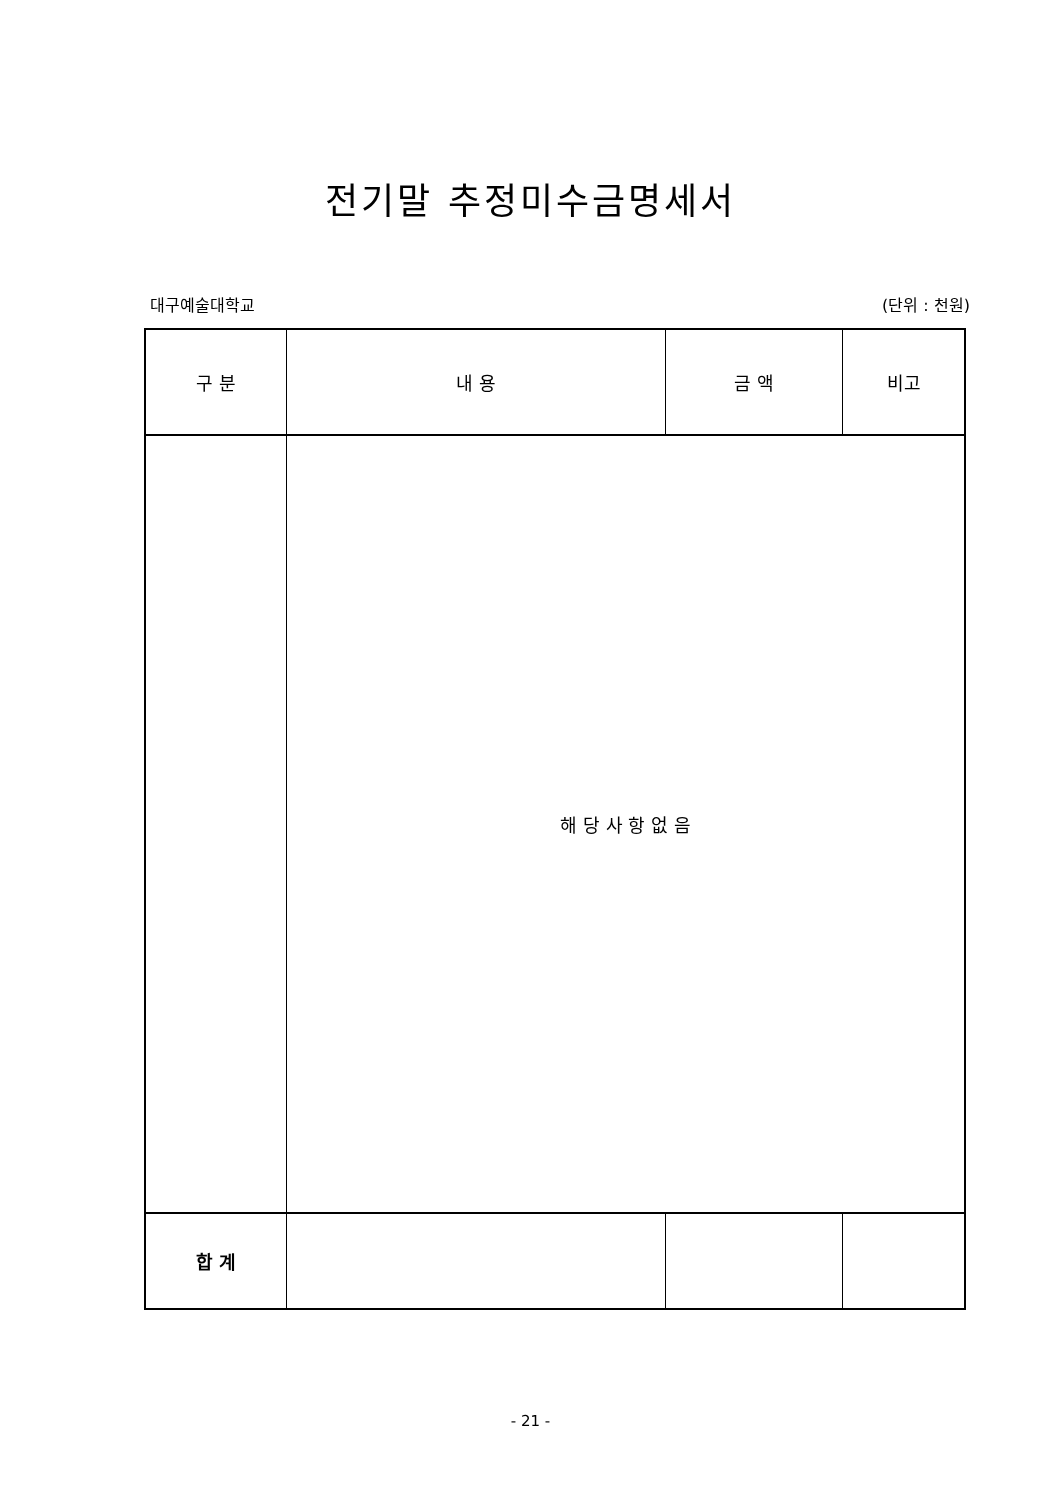전기말 추정미수금명세서
대구예술대학교 (단위 : 천원)
| 구 분 | 내 용 | 금 액 | 비고 |
| --- | --- | --- | --- |
| | 해 당 사 항 없 음 | | |
| 합 계 | | | |
- 21 -